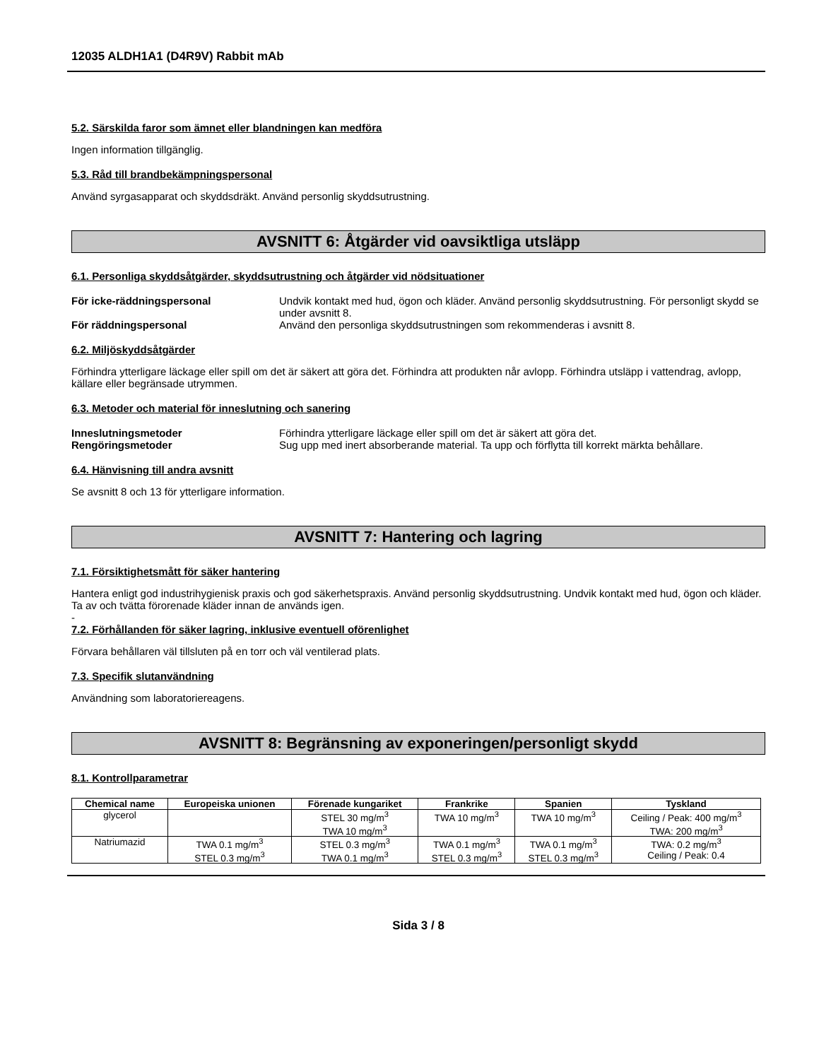12035 ALDH1A1 (D4R9V) Rabbit mAb
5.2. Särskilda faror som ämnet eller blandningen kan medföra
Ingen information tillgänglig.
5.3. Råd till brandbekämpningspersonal
Använd syrgasapparat och skyddsdräkt. Använd personlig skyddsutrustning.
AVSNITT 6: Åtgärder vid oavsiktliga utsläpp
6.1. Personliga skyddsåtgärder, skyddsutrustning och åtgärder vid nödsituationer
För icke-räddningspersonal Undvik kontakt med hud, ögon och kläder. Använd personlig skyddsutrustning. För personligt skydd se under avsnitt 8.
För räddningspersonal Använd den personliga skyddsutrustningen som rekommenderas i avsnitt 8.
6.2. Miljöskyddsåtgärder
Förhindra ytterligare läckage eller spill om det är säkert att göra det. Förhindra att produkten når avlopp. Förhindra utsläpp i vattendrag, avlopp, källare eller begränsade utrymmen.
6.3. Metoder och material för inneslutning och sanering
Inneslutningsmetoder Förhindra ytterligare läckage eller spill om det är säkert att göra det.
Rengöringsmetoder Sug upp med inert absorberande material. Ta upp och förflytta till korrekt märkta behållare.
6.4. Hänvisning till andra avsnitt
Se avsnitt 8 och 13 för ytterligare information.
AVSNITT 7: Hantering och lagring
7.1. Försiktighetsmått för säker hantering
Hantera enligt god industrihygienisk praxis och god säkerhetspraxis. Använd personlig skyddsutrustning. Undvik kontakt med hud, ögon och kläder. Ta av och tvätta förorenade kläder innan de används igen.
-
7.2. Förhållanden för säker lagring, inklusive eventuell oförenlighet
Förvara behållaren väl tillsluten på en torr och väl ventilerad plats.
7.3. Specifik slutanvändning
Användning som laboratoriereagens.
AVSNITT 8: Begränsning av exponeringen/personligt skydd
8.1. Kontrollparametrar
| Chemical name | Europeiska unionen | Förenade kungariket | Frankrike | Spanien | Tyskland |
| --- | --- | --- | --- | --- | --- |
| glycerol | | STEL 30 mg/m<sup>3</sup> TWA 10 mg/m<sup>3</sup> | TWA 10 mg/m<sup>3</sup> | TWA 10 mg/m<sup>3</sup> | Ceiling / Peak: 400 mg/m<sup>3</sup> TWA: 200 mg/m<sup>3</sup> |
| Natriumazid | TWA 0.1 mg/m<sup>3</sup> STEL 0.3 mg/m<sup>3</sup> | STEL 0.3 mg/m<sup>3</sup> TWA 0.1 mg/m<sup>3</sup> | TWA 0.1 mg/m<sup>3</sup> STEL 0.3 mg/m<sup>3</sup> | TWA 0.1 mg/m<sup>3</sup> STEL 0.3 mg/m<sup>3</sup> | TWA: 0.2 mg/m<sup>3</sup> Ceiling / Peak: 0.4 |
Sida 3 / 8